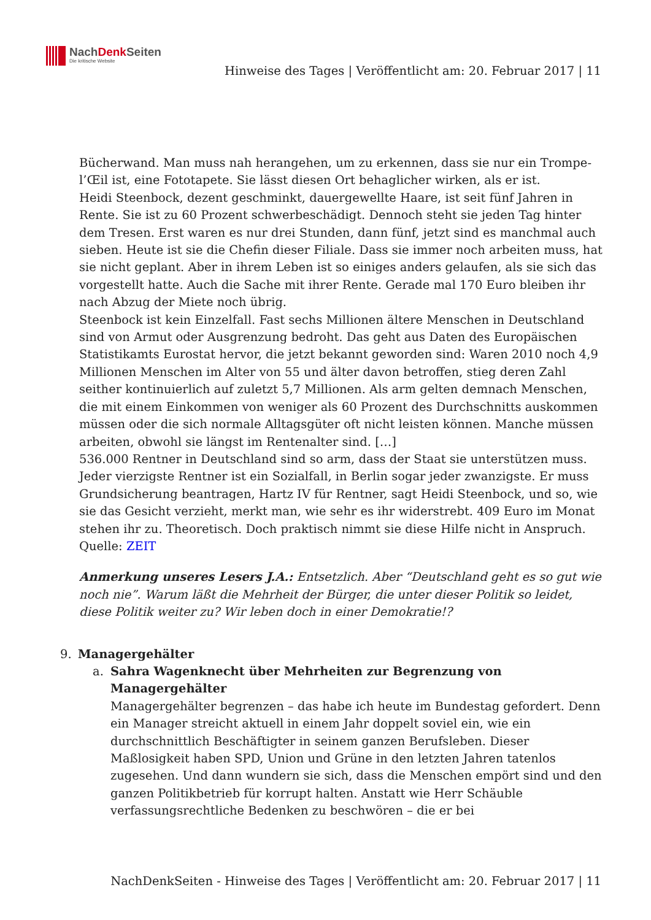NachDenk Seiten
Die kritische Website
Hinweise des Tages | Veröffentlicht am: 20. Februar 2017 | 11
Bücherwand. Man muss nah herangehen, um zu erkennen, dass sie nur ein Trompe-l’Œil ist, eine Fototapete. Sie lässt diesen Ort behaglicher wirken, als er ist.
Heidi Steenbock, dezent geschminkt, dauergewellte Haare, ist seit fünf Jahren in Rente. Sie ist zu 60 Prozent schwerbeschädigt. Dennoch steht sie jeden Tag hinter dem Tresen. Erst waren es nur drei Stunden, dann fünf, jetzt sind es manchmal auch sieben. Heute ist sie die Chefin dieser Filiale. Dass sie immer noch arbeiten muss, hat sie nicht geplant. Aber in ihrem Leben ist so einiges anders gelaufen, als sie sich das vorgestellt hatte. Auch die Sache mit ihrer Rente. Gerade mal 170 Euro bleiben ihr nach Abzug der Miete noch übrig.
Steenbock ist kein Einzelfall. Fast sechs Millionen ältere Menschen in Deutschland sind von Armut oder Ausgrenzung bedroht. Das geht aus Daten des Europäischen Statistikamts Eurostat hervor, die jetzt bekannt geworden sind: Waren 2010 noch 4,9 Millionen Menschen im Alter von 55 und älter davon betroffen, stieg deren Zahl seither kontinuierlich auf zuletzt 5,7 Millionen. Als arm gelten demnach Menschen, die mit einem Einkommen von weniger als 60 Prozent des Durchschnitts auskommen müssen oder die sich normale Alltagsgüter oft nicht leisten können. Manche müssen arbeiten, obwohl sie längst im Rentenalter sind. […]
536.000 Rentner in Deutschland sind so arm, dass der Staat sie unterstützen muss. Jeder vierzigste Rentner ist ein Sozialfall, in Berlin sogar jeder zwanzigste. Er muss Grundsicherung beantragen, Hartz IV für Rentner, sagt Heidi Steenbock, und so, wie sie das Gesicht verzieht, merkt man, wie sehr es ihr widerstrebt. 409 Euro im Monat stehen ihr zu. Theoretisch. Doch praktisch nimmt sie diese Hilfe nicht in Anspruch.
Quelle: ZEIT
Anmerkung unseres Lesers J.A.: Entsetzlich. Aber “Deutschland geht es so gut wie noch nie”. Warum läßt die Mehrheit der Bürger, die unter dieser Politik so leidet, diese Politik weiter zu? Wir leben doch in einer Demokratie!?
9. Managergehälter
a. Sahra Wagenknecht über Mehrheiten zur Begrenzung von Managergehälter
Managergehälter begrenzen – das habe ich heute im Bundestag gefordert. Denn ein Manager streicht aktuell in einem Jahr doppelt soviel ein, wie ein durchschnittlich Beschäftigter in seinem ganzen Berufsleben. Dieser Maßlosigkeit haben SPD, Union und Grüne in den letzten Jahren tatenlos zugesehen. Und dann wundern sie sich, dass die Menschen empört sind und den ganzen Politikbetrieb für korrupt halten. Anstatt wie Herr Schäuble verfassungsrechtliche Bedenken zu beschwören – die er bei
NachDenkSeiten - Hinweise des Tages | Veröffentlicht am: 20. Februar 2017 | 11